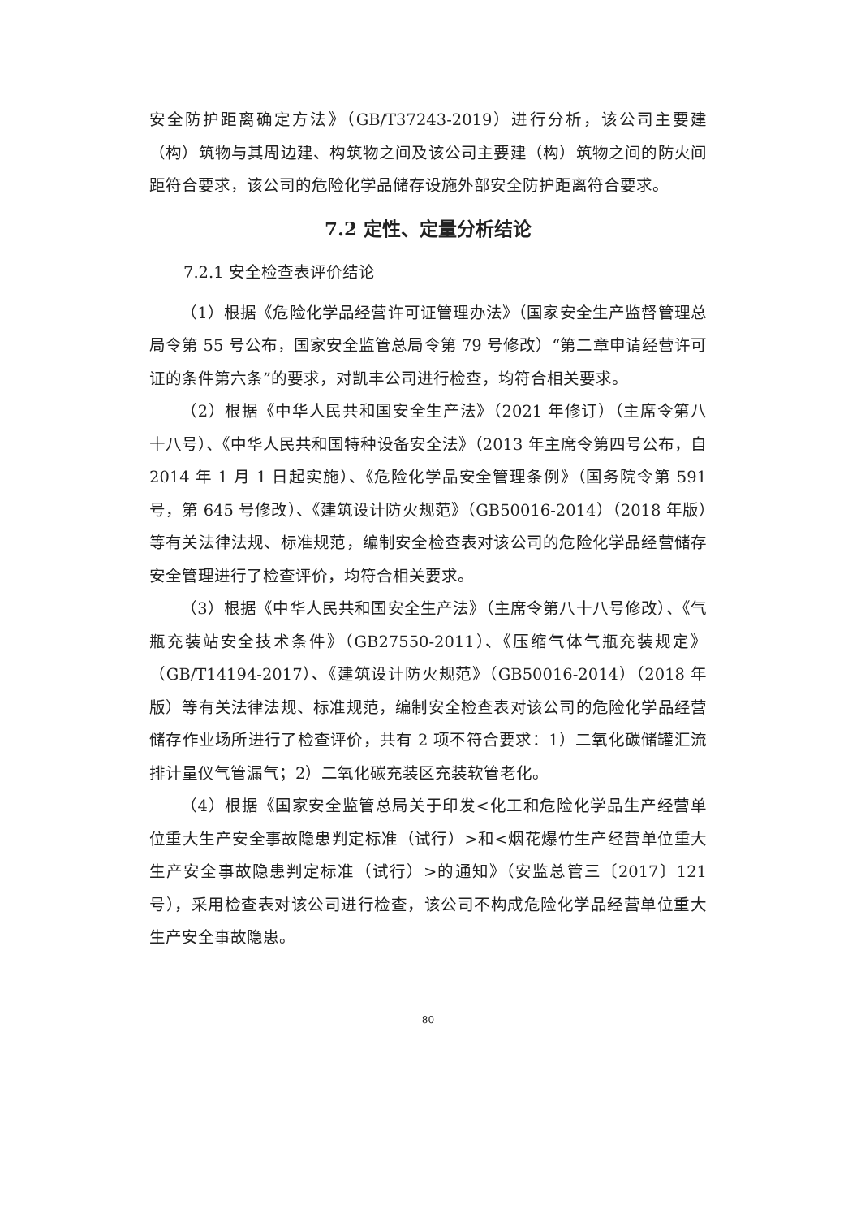安全防护距离确定方法》（GB/T37243-2019）进行分析，该公司主要建（构）筑物与其周边建、构筑物之间及该公司主要建（构）筑物之间的防火间距符合要求，该公司的危险化学品储存设施外部安全防护距离符合要求。
7.2 定性、定量分析结论
7.2.1 安全检查表评价结论
（1）根据《危险化学品经营许可证管理办法》（国家安全生产监督管理总局令第 55 号公布，国家安全监管总局令第 79 号修改）“第二章申请经营许可证的条件第六条”的要求，对凯丰公司进行检查，均符合相关要求。
（2）根据《中华人民共和国安全生产法》（2021 年修订）（主席令第八十八号）、《中华人民共和国特种设备安全法》（2013 年主席令第四号公布，自 2014 年 1 月 1 日起实施）、《危险化学品安全管理条例》（国务院令第 591 号，第 645 号修改）、《建筑设计防火规范》（GB50016-2014）（2018 年版）等有关法律法规、标准规范，编制安全检查表对该公司的危险化学品经营储存安全管理进行了检查评价，均符合相关要求。
（3）根据《中华人民共和国安全生产法》（主席令第八十八号修改）、《气瓶充装站安全技术条件》（GB27550-2011）、《压缩气体气瓶充装规定》（GB/T14194-2017）、《建筑设计防火规范》（GB50016-2014）（2018 年版）等有关法律法规、标准规范，编制安全检查表对该公司的危险化学品经营储存作业场所进行了检查评价，共有 2 项不符合要求：1）二氧化碳储罐汇流排计量仪气管漏气；2）二氧化碳充装区充装软管老化。
（4）根据《国家安全监管总局关于印发<化工和危险化学品生产经营单位重大生产安全事故隐患判定标准（试行）>和<烟花爆竹生产经营单位重大生产安全事故隐患判定标准（试行）>的通知》（安监总管三〔2017〕121 号），采用检查表对该公司进行检查，该公司不构成危险化学品经营单位重大生产安全事故隐患。
80